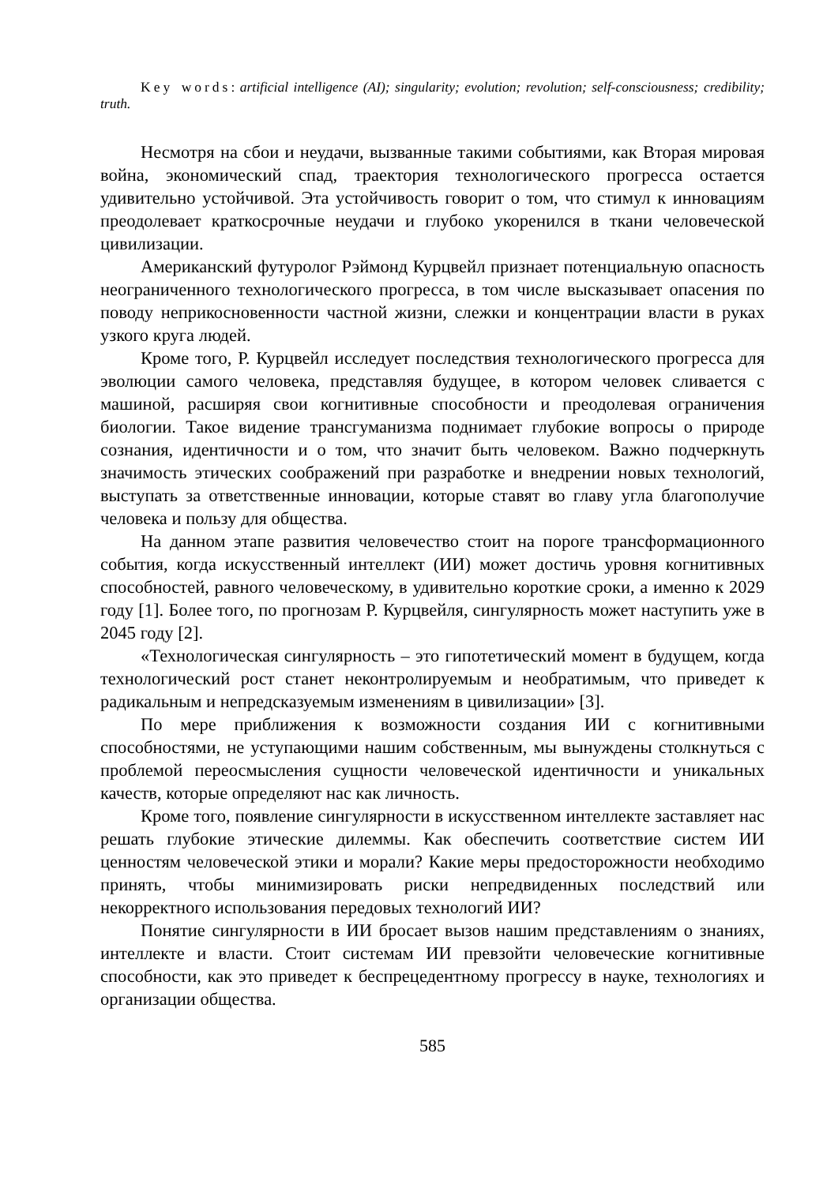Key words: artificial intelligence (AI); singularity; evolution; revolution; self-consciousness; credibility; truth.
Несмотря на сбои и неудачи, вызванные такими событиями, как Вторая мировая война, экономический спад, траектория технологического прогресса остается удивительно устойчивой. Эта устойчивость говорит о том, что стимул к инновациям преодолевает краткосрочные неудачи и глубоко укоренился в ткани человеческой цивилизации.
Американский футуролог Рэймонд Курцвейл признает потенциальную опасность неограниченного технологического прогресса, в том числе высказывает опасения по поводу неприкосновенности частной жизни, слежки и концентрации власти в руках узкого круга людей.
Кроме того, Р. Курцвейл исследует последствия технологического прогресса для эволюции самого человека, представляя будущее, в котором человек сливается с машиной, расширяя свои когнитивные способности и преодолевая ограничения биологии. Такое видение трансгуманизма поднимает глубокие вопросы о природе сознания, идентичности и о том, что значит быть человеком. Важно подчеркнуть значимость этических соображений при разработке и внедрении новых технологий, выступать за ответственные инновации, которые ставят во главу угла благополучие человека и пользу для общества.
На данном этапе развития человечество стоит на пороге трансформационного события, когда искусственный интеллект (ИИ) может достичь уровня когнитивных способностей, равного человеческому, в удивительно короткие сроки, а именно к 2029 году [1]. Более того, по прогнозам Р. Курцвейля, сингулярность может наступить уже в 2045 году [2].
«Технологическая сингулярность – это гипотетический момент в будущем, когда технологический рост станет неконтролируемым и необратимым, что приведет к радикальным и непредсказуемым изменениям в цивилизации» [3].
По мере приближения к возможности создания ИИ с когнитивными способностями, не уступающими нашим собственным, мы вынуждены столкнуться с проблемой переосмысления сущности человеческой идентичности и уникальных качеств, которые определяют нас как личность.
Кроме того, появление сингулярности в искусственном интеллекте заставляет нас решать глубокие этические дилеммы. Как обеспечить соответствие систем ИИ ценностям человеческой этики и морали? Какие меры предосторожности необходимо принять, чтобы минимизировать риски непредвиденных последствий или некорректного использования передовых технологий ИИ?
Понятие сингулярности в ИИ бросает вызов нашим представлениям о знаниях, интеллекте и власти. Стоит системам ИИ превзойти человеческие когнитивные способности, как это приведет к беспрецедентному прогрессу в науке, технологиях и организации общества.
585